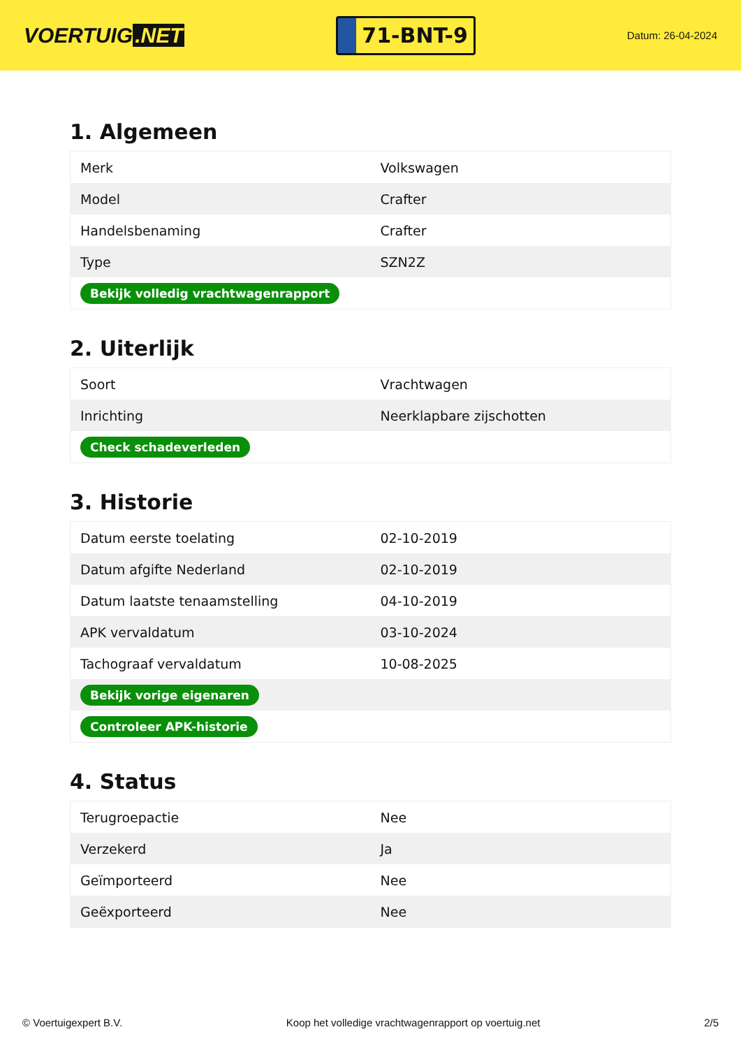VOERTUIG.NET
71-BNT-9
Datum: 26-04-2024
1. Algemeen
| Merk | Volkswagen |
| Model | Crafter |
| Handelsbenaming | Crafter |
| Type | SZN2Z |
| Bekijk volledig vrachtwagenrapport | |
2. Uiterlijk
| Soort | Vrachtwagen |
| Inrichting | Neerklapbare zijschotten |
| Check schadeverleden | |
3. Historie
| Datum eerste toelating | 02-10-2019 |
| Datum afgifte Nederland | 02-10-2019 |
| Datum laatste tenaamstelling | 04-10-2019 |
| APK vervaldatum | 03-10-2024 |
| Tachograaf vervaldatum | 10-08-2025 |
| Bekijk vorige eigenaren | |
| Controleer APK-historie | |
4. Status
| Terugroepactie | Nee |
| Verzekerd | Ja |
| Geïmporteerd | Nee |
| Geëxporteerd | Nee |
© Voertuigexpert B.V. Koop het volledige vrachtwagenrapport op voertuig.net 2/5